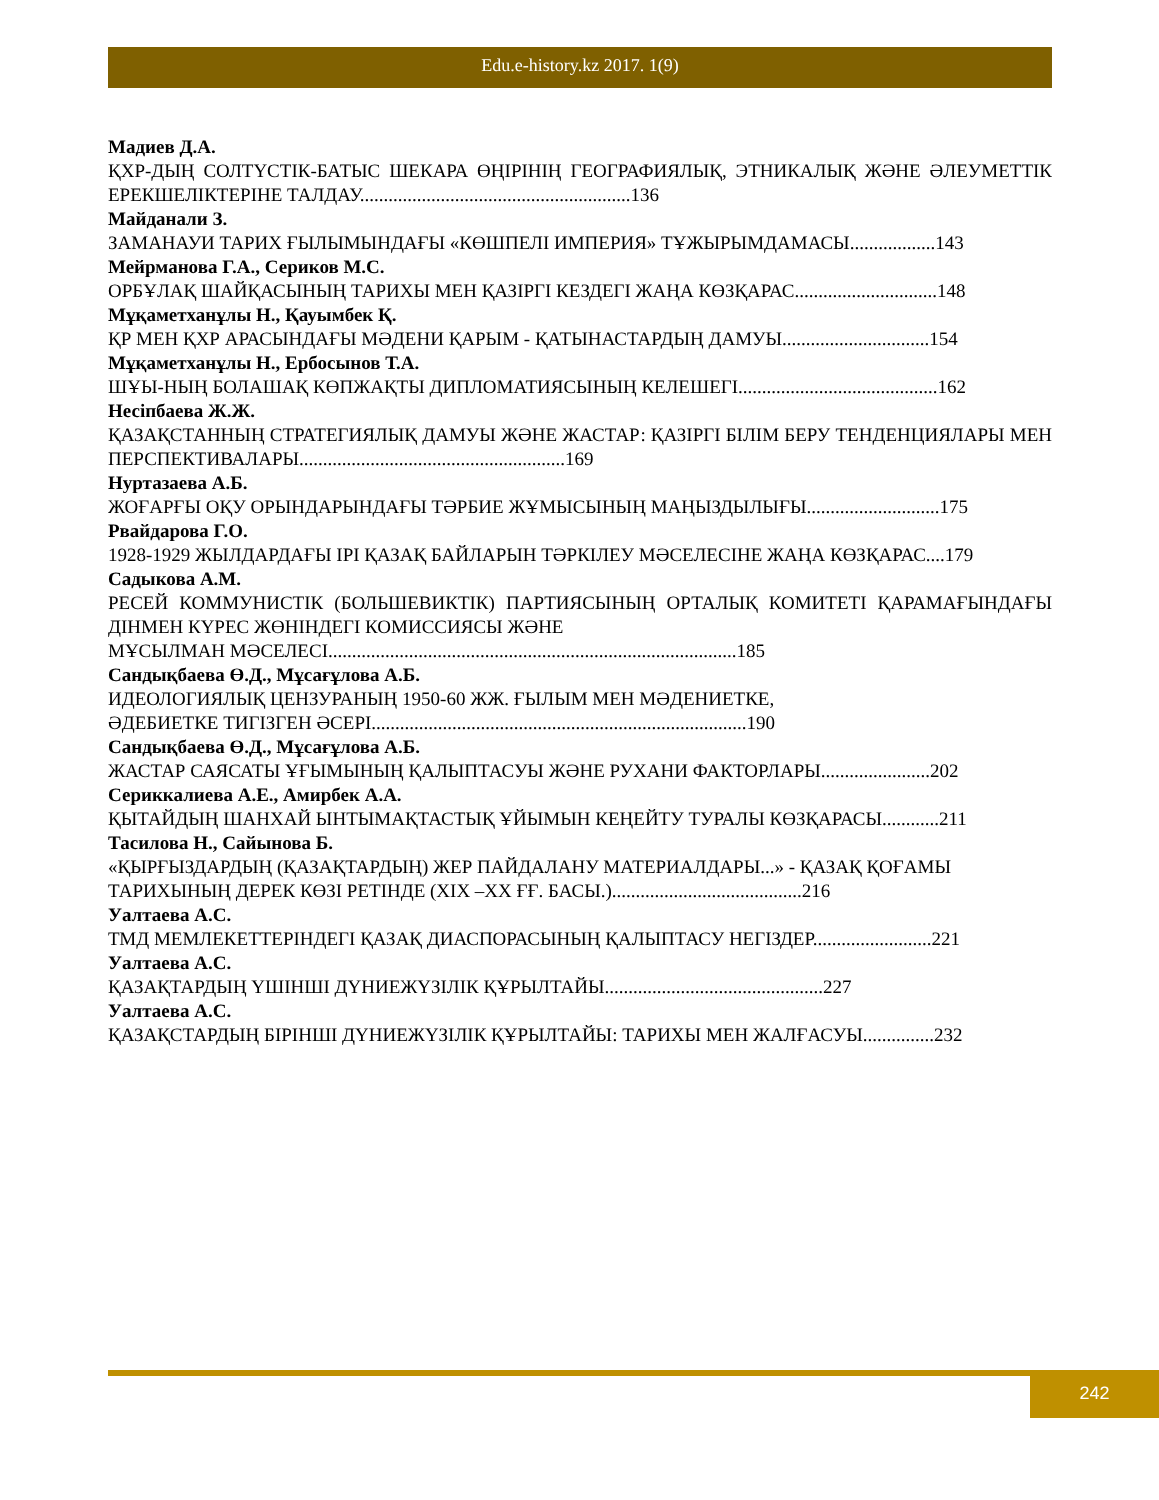Edu.e-history.kz 2017. 1(9)
Мадиев Д.А.
ҚХР-ДЫҢ СОЛТҮСТІК-БАТЫС ШЕКАРА ӨҢІРІНІҢ ГЕОГРАФИЯЛЫҚ, ЭТНИКАЛЫҚ ЖӘНЕ ӘЛЕУМЕТТІК ЕРЕКШЕЛІКТЕРІНЕ ТАЛДАУ.........................................................136
Майданали З.
ЗАМАНАУИ ТАРИХ ҒЫЛЫМЫНДАҒЫ «КӨШПЕЛІ ИМПЕРИЯ» ТҰЖЫРЫМДАМАСЫ..................143
Мейрманова Г.А., Сериков М.С.
ОРБҰЛАҚ ШАЙҚАСЫНЫҢ ТАРИХЫ МЕН ҚАЗІРГІ КЕЗДЕГІ ЖАҢА КӨЗҚАРАС..............................148
Мұқаметханұлы Н., Қауымбек Қ.
ҚР МЕН ҚХР АРАСЫНДАҒЫ МӘДЕНИ ҚАРЫМ - ҚАТЫНАСТАРДЫҢ ДАМУЫ...............................154
Мұқаметханұлы Н., Ербосынов Т.А.
ШҰЫ-НЫҢ БОЛАШАҚ КӨПЖАҚТЫ ДИПЛОМАТИЯСЫНЫҢ КЕЛЕШЕГІ..........................................162
Несіпбаева Ж.Ж.
ҚАЗАҚСТАННЫҢ СТРАТЕГИЯЛЫҚ ДАМУЫ ЖӘНЕ ЖАСТАР: ҚАЗІРГІ БІЛІМ БЕРУ ТЕНДЕНЦИЯЛАРЫ МЕН ПЕРСПЕКТИВАЛАРЫ........................................................169
Нуртазаева А.Б.
ЖОҒАРҒЫ ОҚУ ОРЫНДАРЫНДАҒЫ ТӘРБИЕ ЖҰМЫСЫНЫҢ МАҢЫЗДЫЛЫҒЫ............................175
Рвайдарова Г.О.
1928-1929 ЖЫЛДАРДАҒЫ ІРІ ҚАЗАҚ БАЙЛАРЫН ТӘРКІЛЕУ МӘСЕЛЕСІНЕ ЖАҢА КӨЗҚАРАС....179
Садыкова А.М.
РЕСЕЙ КОММУНИСТІК (БОЛЬШЕВИКТІК) ПАРТИЯСЫНЫҢ ОРТАЛЫҚ КОМИТЕТІ ҚАРАМАҒЫНДАҒЫ ДІНМЕН КҮРЕС ЖӨНІНДЕГІ КОМИССИЯСЫ ЖӘНЕ
МҰСЫЛМАН МӘСЕЛЕСІ......................................................................................185
Сандықбаева Ө.Д., Мұсағұлова А.Б.
ИДЕОЛОГИЯЛЫҚ ЦЕНЗУРАНЫҢ 1950-60 ЖЖ. ҒЫЛЫМ МЕН МӘДЕНИЕТКЕ,
ӘДЕБИЕТКЕ ТИГІЗГЕН ӘСЕРІ...............................................................................190
Сандықбаева Ө.Д., Мұсағұлова А.Б.
ЖАСТАР САЯСАТЫ ҰҒЫМЫНЫҢ ҚАЛЫПТАСУЫ ЖӘНЕ РУХАНИ ФАКТОРЛАРЫ.......................202
Сериккалиева А.Е., Амирбек А.А.
ҚЫТАЙДЫҢ ШАНХАЙ ЫНТЫМАҚТАСТЫҚ ҰЙЫМЫН КЕҢЕЙТУ ТУРАЛЫ КӨЗҚАРАСЫ............211
Тасилова Н., Сайынова Б.
«ҚЫРҒЫЗДАРДЫҢ (ҚАЗАҚТАРДЫҢ) ЖЕР ПАЙДАЛАНУ МАТЕРИАЛДАРЫ...» - ҚАЗАҚ ҚОҒАМЫ
ТАРИХЫНЫҢ ДЕРЕК КӨЗІ РЕТІНДЕ (XIX –XX ҒҒ. БАСЫ.)........................................216
Уалтаева А.С.
ТМД МЕМЛЕКЕТТЕРІНДЕГІ ҚАЗАҚ ДИАСПОРАСЫНЫҢ ҚАЛЫПТАСУ НЕГІЗДЕР.........................221
Уалтаева А.С.
ҚАЗАҚТАРДЫҢ ҮШІНШІ ДҮНИЕЖҮЗІЛІК ҚҰРЫЛТАЙЫ..............................................227
Уалтаева А.С.
ҚАЗАҚСТАРДЫҢ БІРІНШІ ДҮНИЕЖҮЗІЛІК ҚҰРЫЛТАЙЫ: ТАРИХЫ МЕН ЖАЛҒАСУЫ...............232
242